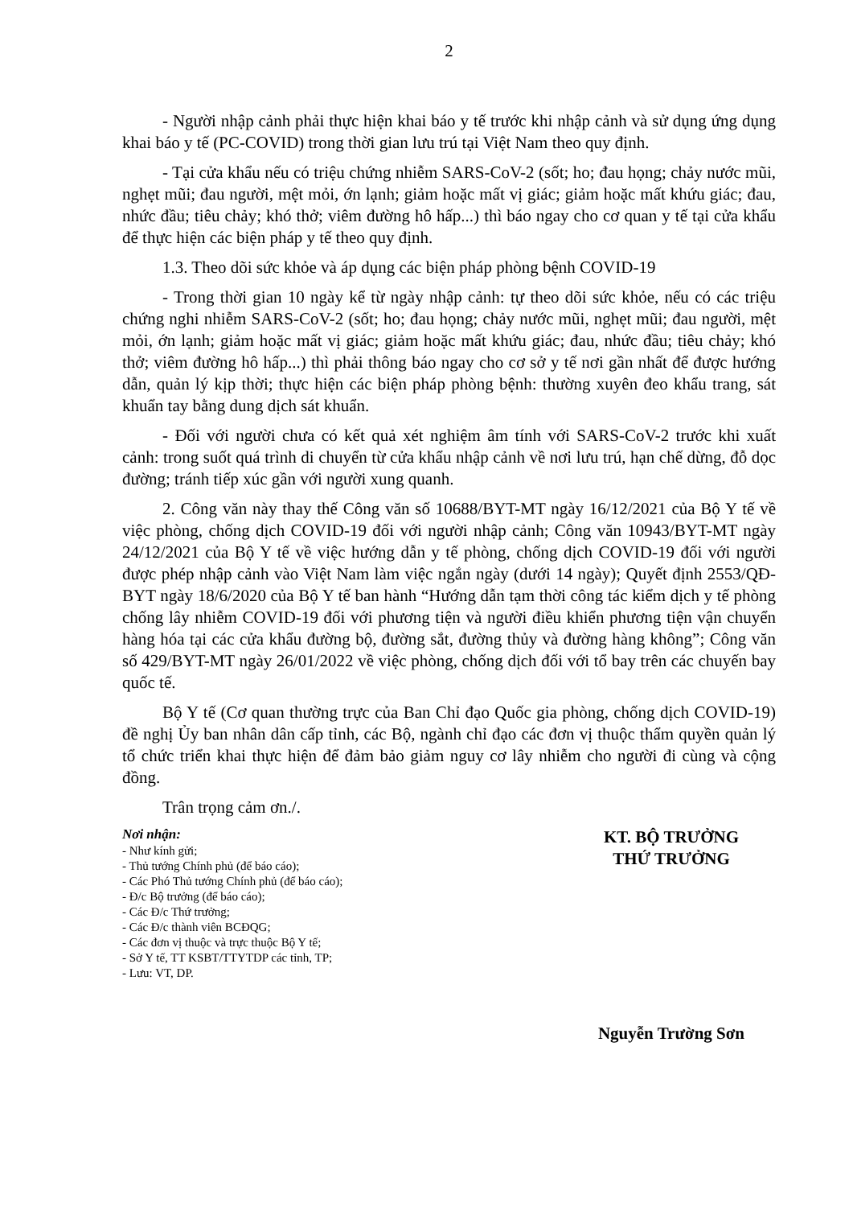2
- Người nhập cảnh phải thực hiện khai báo y tế trước khi nhập cảnh và sử dụng ứng dụng khai báo y tế (PC-COVID) trong thời gian lưu trú tại Việt Nam theo quy định.
- Tại cửa khẩu nếu có triệu chứng nhiễm SARS-CoV-2 (sốt; ho; đau họng; chảy nước mũi, nghẹt mũi; đau người, mệt mỏi, ớn lạnh; giảm hoặc mất vị giác; giảm hoặc mất khứu giác; đau, nhức đầu; tiêu chảy; khó thở; viêm đường hô hấp...) thì báo ngay cho cơ quan y tế tại cửa khẩu để thực hiện các biện pháp y tế theo quy định.
1.3. Theo dõi sức khỏe và áp dụng các biện pháp phòng bệnh COVID-19
- Trong thời gian 10 ngày kể từ ngày nhập cảnh: tự theo dõi sức khỏe, nếu có các triệu chứng nghi nhiễm SARS-CoV-2 (sốt; ho; đau họng; chảy nước mũi, nghẹt mũi; đau người, mệt mỏi, ớn lạnh; giảm hoặc mất vị giác; giảm hoặc mất khứu giác; đau, nhức đầu; tiêu chảy; khó thở; viêm đường hô hấp...) thì phải thông báo ngay cho cơ sở y tế nơi gần nhất để được hướng dẫn, quản lý kịp thời; thực hiện các biện pháp phòng bệnh: thường xuyên đeo khẩu trang, sát khuẩn tay bằng dung dịch sát khuẩn.
- Đối với người chưa có kết quả xét nghiệm âm tính với SARS-CoV-2 trước khi xuất cảnh: trong suốt quá trình di chuyển từ cửa khẩu nhập cảnh về nơi lưu trú, hạn chế dừng, đỗ dọc đường; tránh tiếp xúc gần với người xung quanh.
2. Công văn này thay thế Công văn số 10688/BYT-MT ngày 16/12/2021 của Bộ Y tế về việc phòng, chống dịch COVID-19 đối với người nhập cảnh; Công văn 10943/BYT-MT ngày 24/12/2021 của Bộ Y tế về việc hướng dẫn y tế phòng, chống dịch COVID-19 đối với người được phép nhập cảnh vào Việt Nam làm việc ngắn ngày (dưới 14 ngày); Quyết định 2553/QĐ-BYT ngày 18/6/2020 của Bộ Y tế ban hành “Hướng dẫn tạm thời công tác kiểm dịch y tế phòng chống lây nhiễm COVID-19 đối với phương tiện và người điều khiển phương tiện vận chuyển hàng hóa tại các cửa khẩu đường bộ, đường sắt, đường thủy và đường hàng không”; Công văn số 429/BYT-MT ngày 26/01/2022 về việc phòng, chống dịch đối với tổ bay trên các chuyến bay quốc tế.
Bộ Y tế (Cơ quan thường trực của Ban Chỉ đạo Quốc gia phòng, chống dịch COVID-19) đề nghị Ủy ban nhân dân cấp tỉnh, các Bộ, ngành chỉ đạo các đơn vị thuộc thẩm quyền quản lý tổ chức triển khai thực hiện để đảm bảo giảm nguy cơ lây nhiễm cho người đi cùng và cộng đồng.
Trân trọng cảm ơn./.
Nơi nhận:
- Như kính gửi;
- Thủ tướng Chính phủ (để báo cáo);
- Các Phó Thủ tướng Chính phủ (để báo cáo);
- Đ/c Bộ trưởng (để báo cáo);
- Các Đ/c Thứ trưởng;
- Các Đ/c thành viên BCĐQG;
- Các đơn vị thuộc và trực thuộc Bộ Y tế;
- Sở Y tế, TT KSBT/TTYTDP các tỉnh, TP;
- Lưu: VT, DP.
KT. BỘ TRƯỞNG
THỨ TRƯỞNG
Nguyễn Trường Sơn